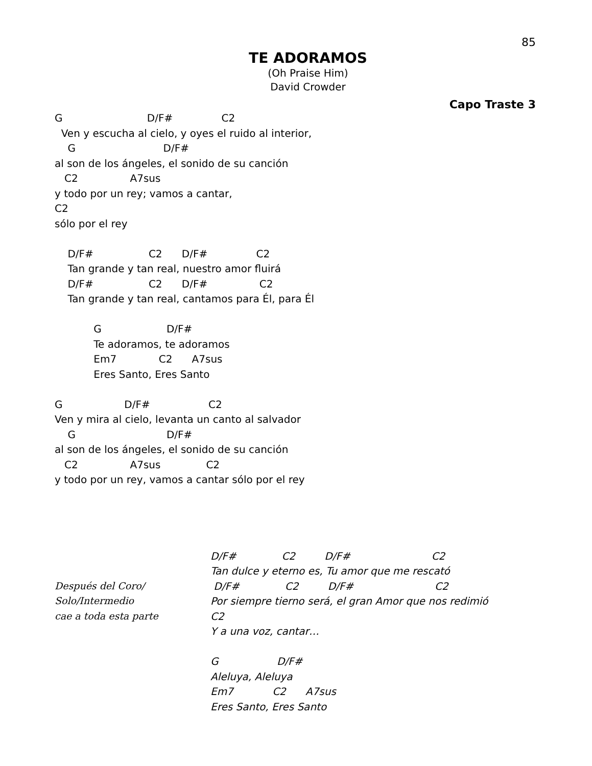85
TE ADORAMOS
(Oh Praise Him)
David Crowder
Capo Traste 3
G                          D/F#               C2
  Ven y escucha al cielo, y oyes el ruido al interior,
    G                           D/F#
al son de los ángeles, el sonido de su canción
   C2                A7sus
y todo por un rey; vamos a cantar,
C2
sólo por el rey

    D/F#                 C2      D/F#               C2
    Tan grande y tan real, nuestro amor fluirá
    D/F#                 C2      D/F#                C2
    Tan grande y tan real, cantamos para Él, para Él

            G                    D/F#
            Te adoramos, te adoramos
            Em7             C2      A7sus
            Eres Santo, Eres Santo

G                   D/F#                  C2
Ven y mira al cielo, levanta un canto al salvador
    G                            D/F#
al son de los ángeles, el sonido de su canción
   C2                A7sus              C2
y todo por un rey, vamos a cantar sólo por el rey
Después del Coro/
Solo/Intermedio
cae a toda esta parte
D/F#              C2         D/F#                         C2
Tan dulce y eterno es, Tu amor que me rescató
 D/F#              C2         D/F#                         C2
Por siempre tierno será, el gran Amor que nos redimió
C2
Y a una voz, cantar…

G                  D/F#
Aleluya, Aleluya
Em7            C2      A7sus
Eres Santo, Eres Santo